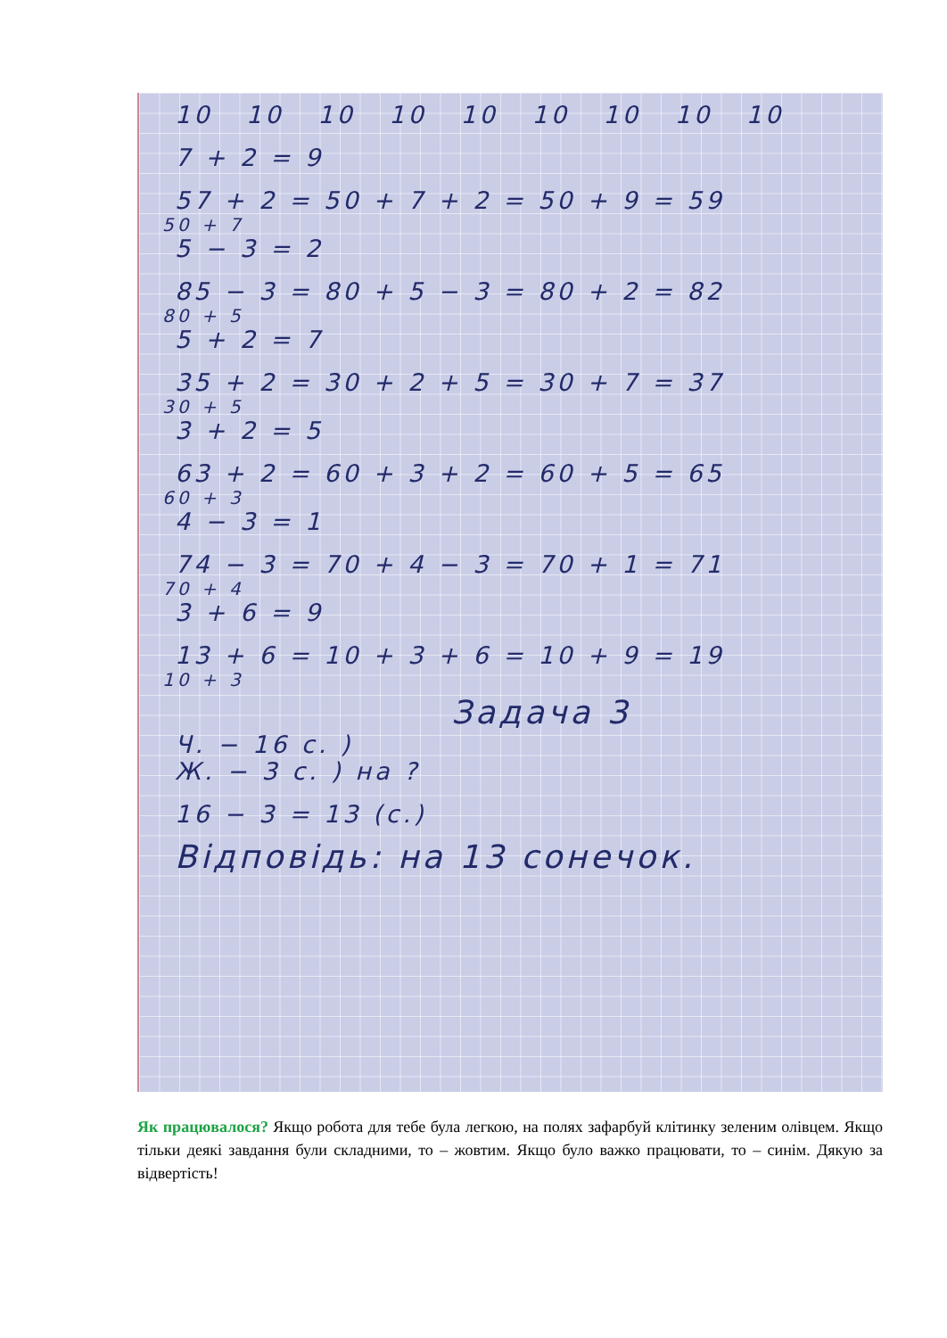10 10 10 10 10 10 10 10 10
7 + 2 = 9
57 + 2 = 50 + 7 + 2 = 50 + 9 = 59
50 + 7
5 − 3 = 2
85 − 3 = 80 + 5 − 3 = 80 + 2 = 82
80 + 5
5 + 2 = 7
35 + 2 = 30 + 2 + 5 = 30 + 7 = 37
30 + 5
3 + 2 = 5
63 + 2 = 60 + 3 + 2 = 60 + 5 = 65
60 + 3
4 − 3 = 1
74 − 3 = 70 + 4 − 3 = 70 + 1 = 71
70 + 4
3 + 6 = 9
13 + 6 = 10 + 3 + 6 = 10 + 9 = 19
10 + 3
Задача 3
Ч. − 16 с. )
Ж. − 3 с. ) на ?
16 − 3 = 13 (с.)
Відповідь: на 13 сонечок.
Як працювалося? Якщо робота для тебе була легкою, на полях зафарбуй клітинку зеленим олівцем. Якщо тільки деякі завдання були складними, то – жовтим. Якщо було важко працювати, то – синім. Дякую за відвертість!